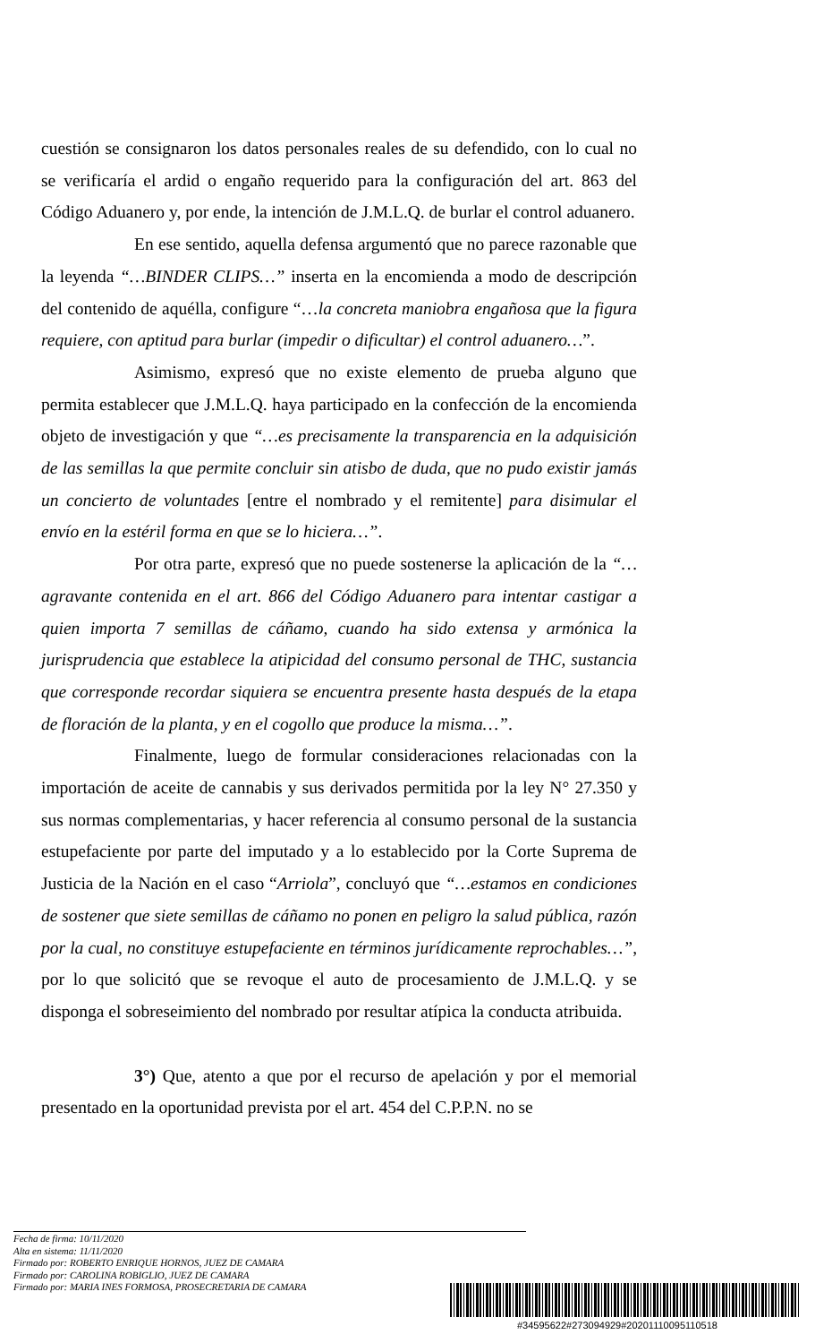cuestión se consignaron los datos personales reales de su defendido, con lo cual no se verificaría el ardid o engaño requerido para la configuración del art. 863 del Código Aduanero y, por ende, la intención de J.M.L.Q. de burlar el control aduanero.
En ese sentido, aquella defensa argumentó que no parece razonable que la leyenda “…BINDER CLIPS…” inserta en la encomienda a modo de descripción del contenido de aquélla, configure “…la concreta maniobra engañosa que la figura requiere, con aptitud para burlar (impedir o dificultar) el control aduanero…”.
Asimismo, expresó que no existe elemento de prueba alguno que permita establecer que J.M.L.Q. haya participado en la confección de la encomienda objeto de investigación y que “…es precisamente la transparencia en la adquisición de las semillas la que permite concluir sin atisbo de duda, que no pudo existir jamás un concierto de voluntades [entre el nombrado y el remitente] para disimular el envío en la estéril forma en que se lo hiciera…”.
Por otra parte, expresó que no puede sostenerse la aplicación de la “…agravante contenida en el art. 866 del Código Aduanero para intentar castigar a quien importa 7 semillas de cáñamo, cuando ha sido extensa y armónica la jurisprudencia que establece la atipicidad del consumo personal de THC, sustancia que corresponde recordar siquiera se encuentra presente hasta después de la etapa de floración de la planta, y en el cogollo que produce la misma…”.
Finalmente, luego de formular consideraciones relacionadas con la importación de aceite de cannabis y sus derivados permitida por la ley N° 27.350 y sus normas complementarias, y hacer referencia al consumo personal de la sustancia estupefaciente por parte del imputado y a lo establecido por la Corte Suprema de Justicia de la Nación en el caso “Arriola”, concluyó que “…estamos en condiciones de sostener que siete semillas de cáñamo no ponen en peligro la salud pública, razón por la cual, no constituye estupefaciente en términos jurídicamente reprochables…”, por lo que solicitó que se revoque el auto de procesamiento de J.M.L.Q. y se disponga el sobreseimiento del nombrado por resultar atípica la conducta atribuida.
3°) Que, atento a que por el recurso de apelación y por el memorial presentado en la oportunidad prevista por el art. 454 del C.P.P.N. no se
Fecha de firma: 10/11/2020
Alta en sistema: 11/11/2020
Firmado por: ROBERTO ENRIQUE HORNOS, JUEZ DE CAMARA
Firmado por: CAROLINA ROBIGLIO, JUEZ DE CAMARA
Firmado por: MARIA INES FORMOSA, PROSECRETARIA DE CAMARA
#34595622#273094929#20201110095110518